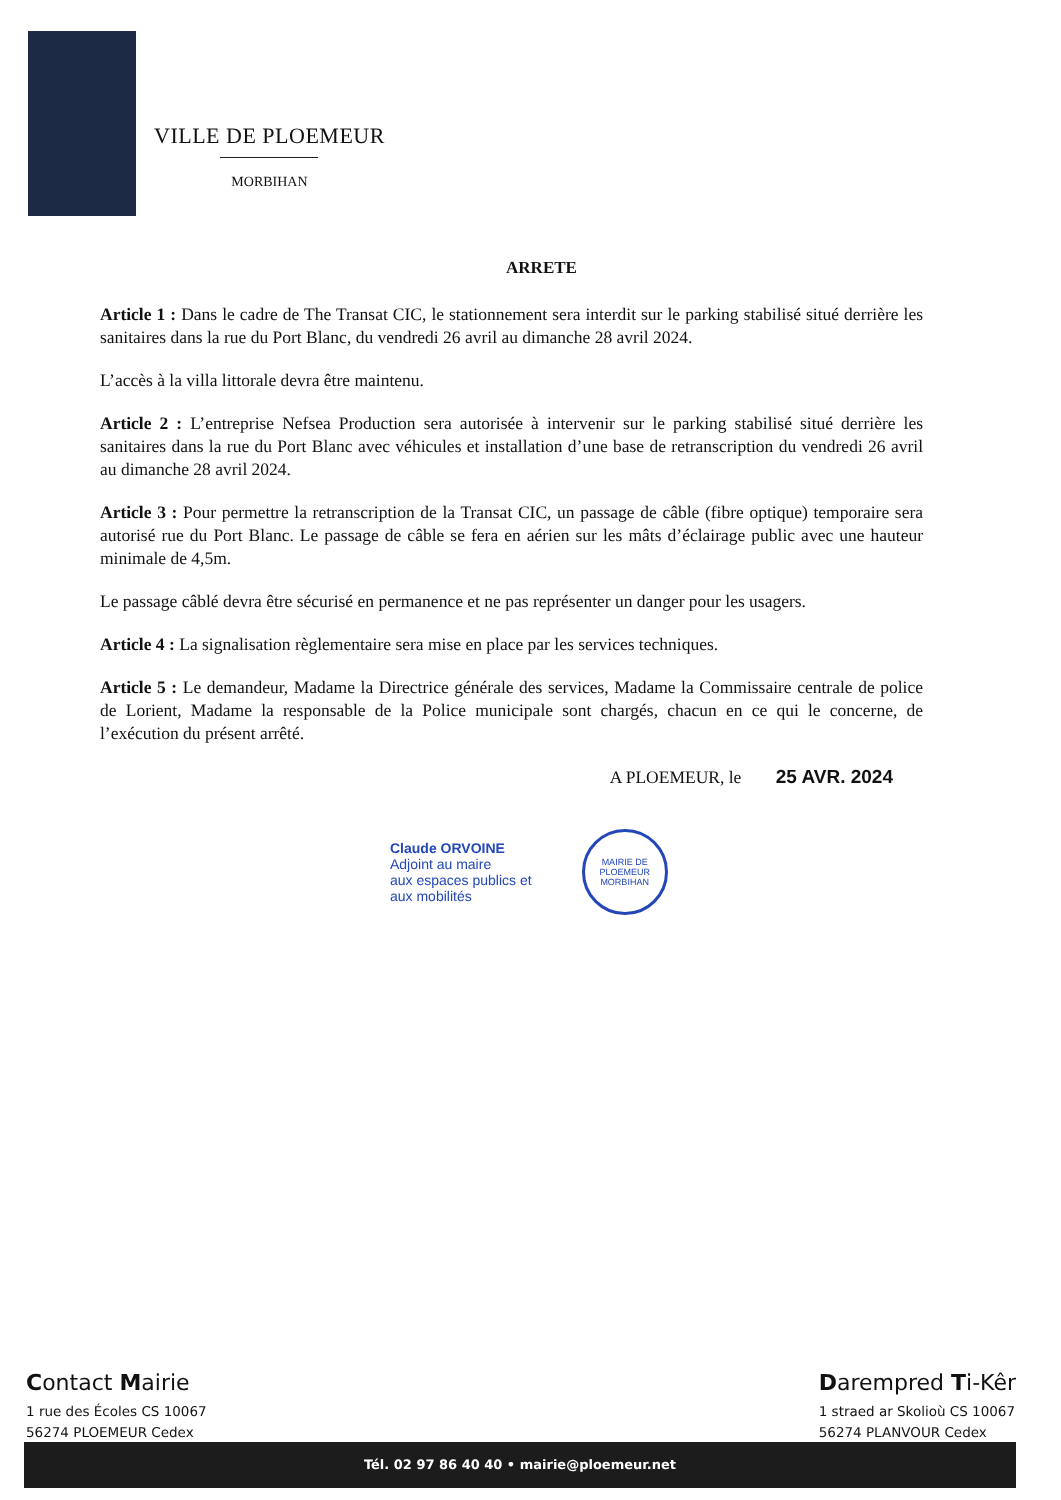VILLE DE PLOEMEUR
MORBIHAN
ARRETE
Article 1 : Dans le cadre de The Transat CIC, le stationnement sera interdit sur le parking stabilisé situé derrière les sanitaires dans la rue du Port Blanc, du vendredi 26 avril au dimanche 28 avril 2024.
L’accès à la villa littorale devra être maintenu.
Article 2 : L’entreprise Nefsea Production sera autorisée à intervenir sur le parking stabilisé situé derrière les sanitaires dans la rue du Port Blanc avec véhicules et installation d’une base de retranscription du vendredi 26 avril au dimanche 28 avril 2024.
Article 3 : Pour permettre la retranscription de la Transat CIC, un passage de câble (fibre optique) temporaire sera autorisé rue du Port Blanc. Le passage de câble se fera en aérien sur les mâts d’éclairage public avec une hauteur minimale de 4,5m.
Le passage câblé devra être sécurisé en permanence et ne pas représenter un danger pour les usagers.
Article 4 : La signalisation règlementaire sera mise en place par les services techniques.
Article 5 : Le demandeur, Madame la Directrice générale des services, Madame la Commissaire centrale de police de Lorient, Madame la responsable de la Police municipale sont chargés, chacun en ce qui le concerne, de l’exécution du présent arrêté.
A PLOEMEUR, le 25 AVR. 2024
Claude ORVOINE
Adjoint au maire
aux espaces publics et
aux mobilités
MAIRIE DE PLOEMEUR
MORBIHAN
Contact Mairie
1 rue des Écoles CS 10067
56274 PLOEMEUR Cedex
Darempred Ti-Kêr
1 straed ar Skolioù CS 10067
56274 PLANVOUR Cedex
Tél. 02 97 86 40 40 • mairie@ploemeur.net